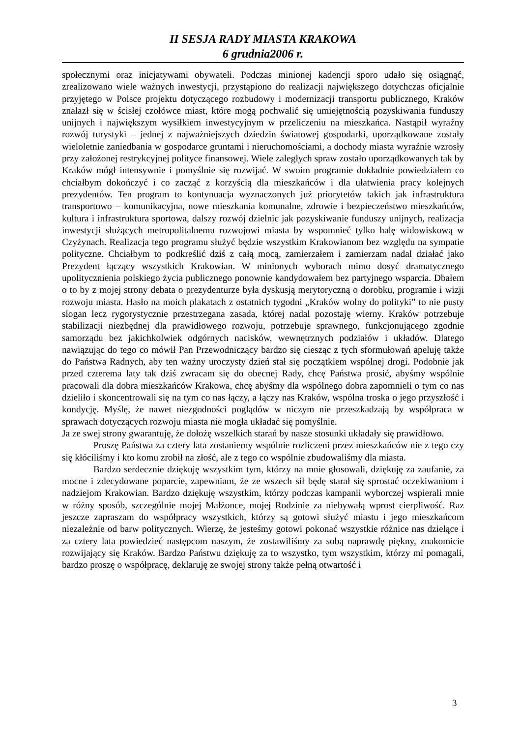II SESJA RADY MIASTA KRAKOWA
6 grudnia2006 r.
społecznymi oraz inicjatywami obywateli. Podczas minionej kadencji sporo udało się osiągnąć, zrealizowano wiele ważnych inwestycji, przystąpiono do realizacji największego dotychczas oficjalnie przyjętego w Polsce projektu dotyczącego rozbudowy i modernizacji transportu publicznego, Kraków znalazł się w ścisłej czołówce miast, które mogą pochwalić się umiejętnością pozyskiwania funduszy unijnych i największym wysiłkiem inwestycyjnym w przeliczeniu na mieszkańca. Nastąpił wyraźny rozwój turystyki – jednej z najważniejszych dziedzin światowej gospodarki, uporządkowane zostały wieloletnie zaniedbania w gospodarce gruntami i nieruchomościami, a dochody miasta wyraźnie wzrosły przy założonej restrykcyjnej polityce finansowej. Wiele zaległych spraw zostało uporządkowanych tak by Kraków mógł intensywnie i pomyślnie się rozwijać. W swoim programie dokładnie powiedziałem co chciałbym dokończyć i co zacząć z korzyścią dla mieszkańców i dla ułatwienia pracy kolejnych prezydentów. Ten program to kontynuacja wyznaczonych już priorytetów takich jak infrastruktura transportowo – komunikacyjna, nowe mieszkania komunalne, zdrowie i bezpieczeństwo mieszkańców, kultura i infrastruktura sportowa, dalszy rozwój dzielnic jak pozyskiwanie funduszy unijnych, realizacja inwestycji służących metropolitalnemu rozwojowi miasta by wspomnieć tylko halę widowiskową w Czyżynach. Realizacja tego programu służyć będzie wszystkim Krakowianom bez względu na sympatie polityczne. Chciałbym to podkreślić dziś z całą mocą, zamierzałem i zamierzam nadal działać jako Prezydent łączący wszystkich Krakowian. W minionych wyborach mimo dosyć dramatycznego upolitycznienia polskiego życia publicznego ponownie kandydowałem bez partyjnego wsparcia. Dbałem o to by z mojej strony debata o prezydenturze była dyskusją merytoryczną o dorobku, programie i wizji rozwoju miasta. Hasło na moich plakatach z ostatnich tygodni „Kraków wolny do polityki” to nie pusty slogan lecz rygorystycznie przestrzegana zasada, której nadal pozostaję wierny. Kraków potrzebuje stabilizacji niezbędnej dla prawidłowego rozwoju, potrzebuje sprawnego, funkcjonującego zgodnie samorządu bez jakichkolwiek odgórnych nacisków, wewnętrznych podziałów i układów. Dlatego nawiązując do tego co mówił Pan Przewodniczący bardzo się ciesząc z tych sformułowań apeluję także do Państwa Radnych, aby ten ważny uroczysty dzień stał się początkiem wspólnej drogi. Podobnie jak przed czterema laty tak dziś zwracam się do obecnej Rady, chcę Państwa prosić, abyśmy wspólnie pracowali dla dobra mieszkańców Krakowa, chcę abyśmy dla wspólnego dobra zapomnieli o tym co nas dzieliło i skoncentrowali się na tym co nas łączy, a łączy nas Kraków, wspólna troska o jego przyszłość i kondycję. Myślę, że nawet niezgodności poglądów w niczym nie przeszkadzają by współpraca w sprawach dotyczących rozwoju miasta nie mogła układać się pomyślnie.
Ja ze swej strony gwarantuję, że dołożę wszelkich starań by nasze stosunki układały się prawidłowo.
Proszę Państwa za cztery lata zostaniemy wspólnie rozliczeni przez mieszkańców nie z tego czy się kłóciliśmy i kto komu zrobił na złość, ale z tego co wspólnie zbudowaliśmy dla miasta.
Bardzo serdecznie dziękuję wszystkim tym, którzy na mnie głosowali, dziękuję za zaufanie, za mocne i zdecydowane poparcie, zapewniam, że ze wszech sił będę starał się sprostać oczekiwaniom i nadziejom Krakowian. Bardzo dziękuję wszystkim, którzy podczas kampanii wyborczej wspierali mnie w różny sposób, szczególnie mojej Małżonce, mojej Rodzinie za niebywałą wprost cierpliwość. Raz jeszcze zapraszam do współpracy wszystkich, którzy są gotowi służyć miastu i jego mieszkańcom niezależnie od barw politycznych. Wierzę, że jesteśmy gotowi pokonać wszystkie różnice nas dzielące i za cztery lata powiedzieć następcom naszym, że zostawiliśmy za sobą naprawdę piękny, znakomicie rozwijający się Kraków. Bardzo Państwu dziękuję za to wszystko, tym wszystkim, którzy mi pomagali, bardzo proszę o współpracę, deklaruję ze swojej strony także pełną otwartość i
3